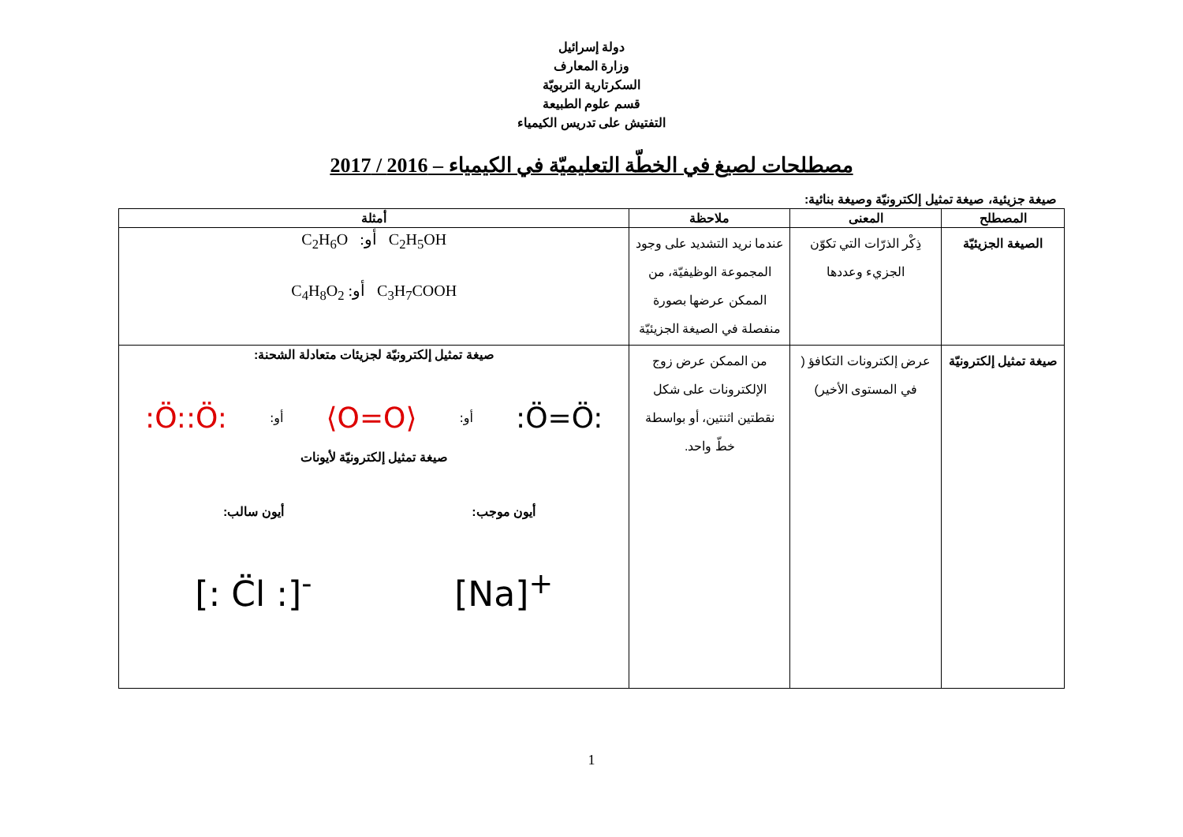دولة إسرائيل
وزارة المعارف
السكرتارية التربويّة
قسم علوم الطبيعة
التفتيش على تدريس الكيمياء
مصطلحات لصيغ في الخطّة التعليميّة في الكيمياء – 2016 / 2017
صيغة جزيئية، صيغة تمثيل إلكترونيّة وصيغة بنائية:
| المصطلح | المعنى | ملاحظة | أمثلة |
| --- | --- | --- | --- |
| الصيغة الجزيئيّة | ذِكْر الذرّات التي تكوّن الجزيء وعددها | عندما نريد التشديد على وجود المجموعة الوظيفيّة، من الممكن عرضها بصورة منفصلة في الصيغة الجزيئيّة | C<sub>2</sub>H<sub>6</sub>O أو: C<sub>2</sub>H<sub>5</sub>OH C<sub>4</sub>H<sub>8</sub>O<sub>2</sub> أو: C<sub>3</sub>H<sub>7</sub>COOH |
| صيغة تمثيل إلكترونيّة | عرض إلكترونات التكافؤ ( في المستوى الأخير) | من الممكن عرض زوج الإلكترونات على شكل نقطتين اثنتين، أو بواسطة خطّ واحد. | صيغة تمثيل إلكترونيّة لجزيئات متعادلة الشحنة: :Ö=Ö: أو: ⟨O=O⟩ أو: :Ö::Ö: صيغة تمثيل إلكترونيّة لأيونات أيون موجب: [Na]<sup>+</sup> أيون سالب: [: C̈l :]<sup>-</sup> |
1